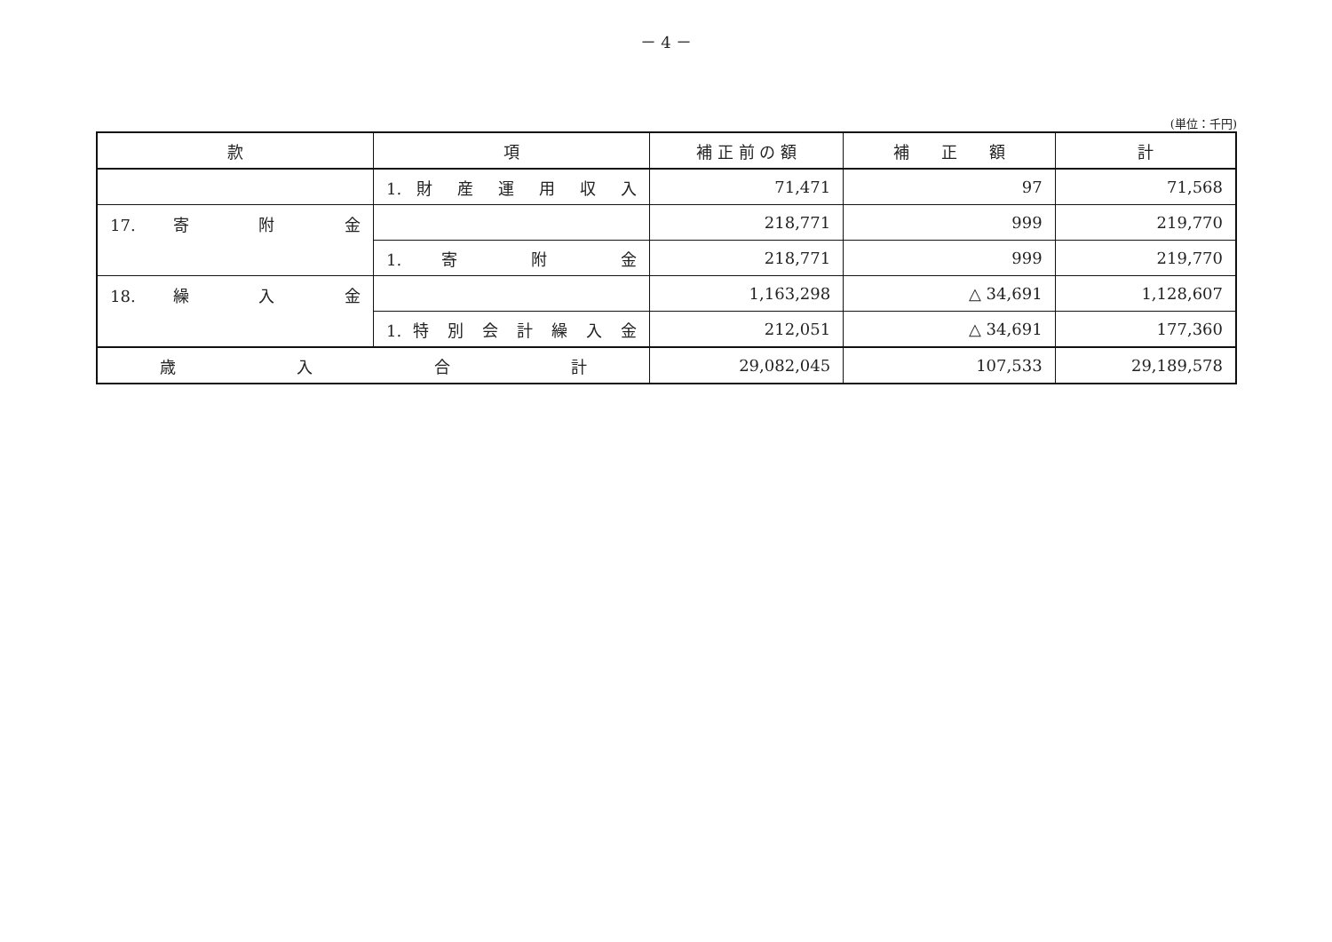－ 4 －
(単位：千円)
| 款 | 項 | 補 正 前 の 額 | 補 正 額 | 計 |
| --- | --- | --- | --- | --- |
| | 1. 財 産 運 用 収 入 | 71,471 | 97 | 71,568 |
| 17. 寄 附 金 | | 218,771 | 999 | 219,770 |
| | 1. 寄 附 金 | 218,771 | 999 | 219,770 |
| 18. 繰 入 金 | | 1,163,298 | △ 34,691 | 1,128,607 |
| | 1. 特 別 会 計 繰 入 金 | 212,051 | △ 34,691 | 177,360 |
| 歳 入 合 計 | | 29,082,045 | 107,533 | 29,189,578 |